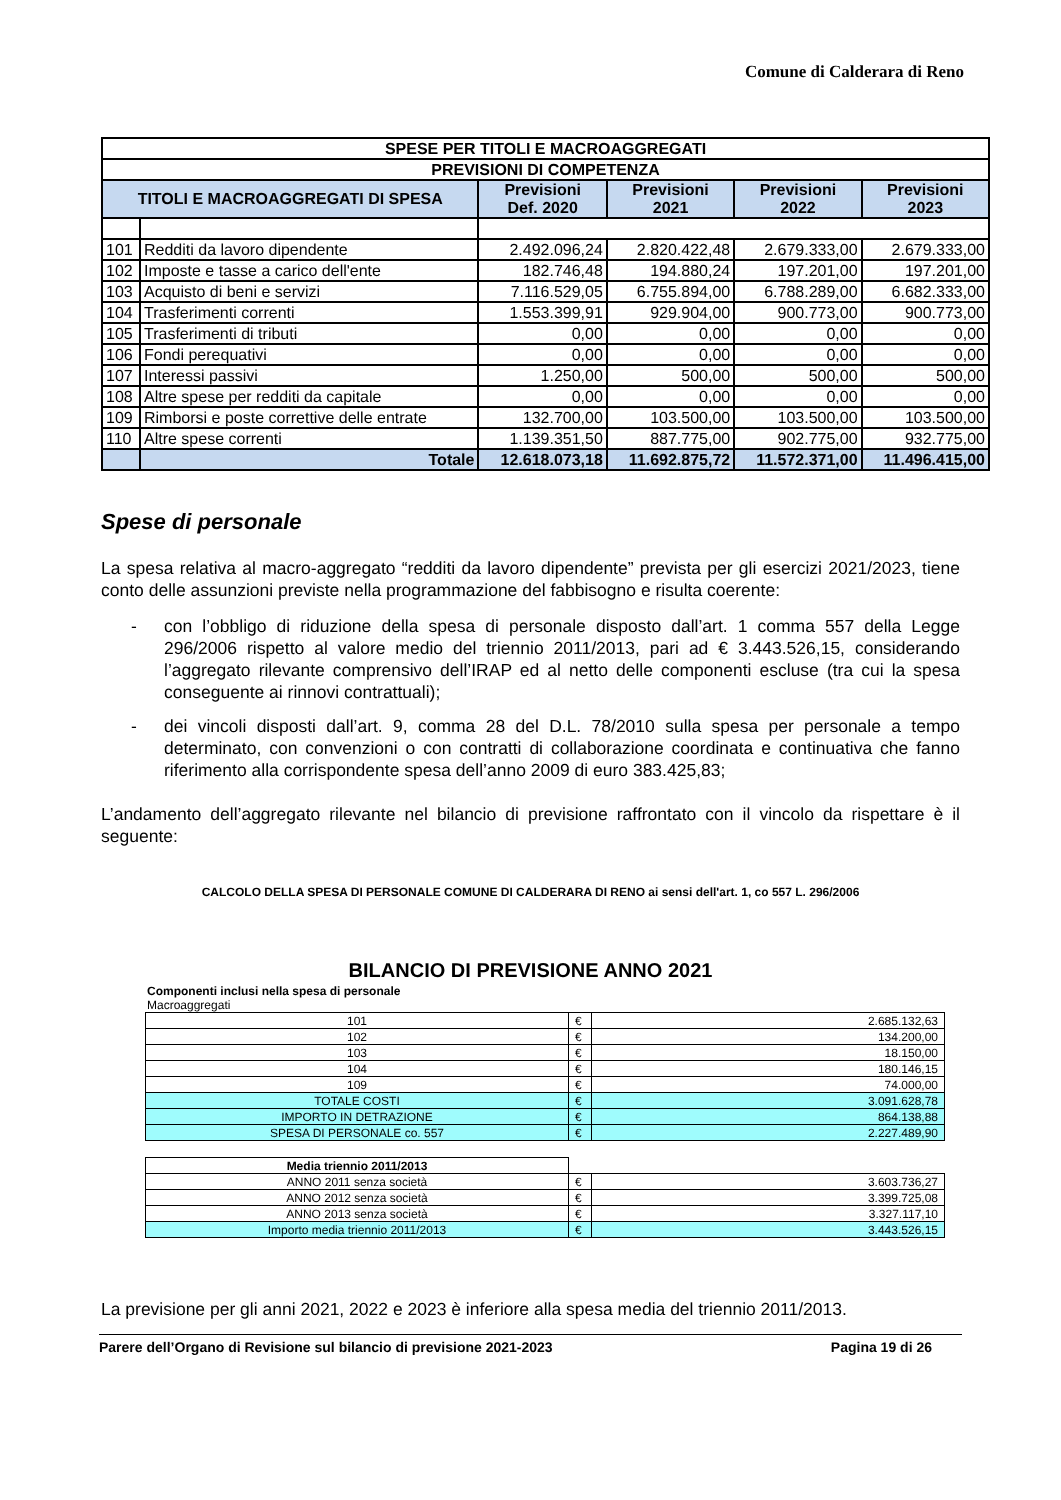Comune di Calderara di Reno
| SPESE PER TITOLI E MACROAGGREGATI | | | | | |
| --- | --- | --- | --- | --- | --- |
| PREVISIONI DI COMPETENZA | | | | | |
| TITOLI E MACROAGGREGATI DI SPESA | | Previsioni Def. 2020 | Previsioni 2021 | Previsioni 2022 | Previsioni 2023 |
| 101 | Redditi da lavoro dipendente | 2.492.096,24 | 2.820.422,48 | 2.679.333,00 | 2.679.333,00 |
| 102 | Imposte e tasse a carico dell'ente | 182.746,48 | 194.880,24 | 197.201,00 | 197.201,00 |
| 103 | Acquisto di beni e servizi | 7.116.529,05 | 6.755.894,00 | 6.788.289,00 | 6.682.333,00 |
| 104 | Trasferimenti correnti | 1.553.399,91 | 929.904,00 | 900.773,00 | 900.773,00 |
| 105 | Trasferimenti di tributi | 0,00 | 0,00 | 0,00 | 0,00 |
| 106 | Fondi perequativi | 0,00 | 0,00 | 0,00 | 0,00 |
| 107 | Interessi passivi | 1.250,00 | 500,00 | 500,00 | 500,00 |
| 108 | Altre spese per redditi da capitale | 0,00 | 0,00 | 0,00 | 0,00 |
| 109 | Rimborsi e poste correttive delle entrate | 132.700,00 | 103.500,00 | 103.500,00 | 103.500,00 |
| 110 | Altre spese correnti | 1.139.351,50 | 887.775,00 | 902.775,00 | 932.775,00 |
| | Totale | 12.618.073,18 | 11.692.875,72 | 11.572.371,00 | 11.496.415,00 |
Spese di personale
La spesa relativa al macro-aggregato “redditi da lavoro dipendente” prevista per gli esercizi 2021/2023, tiene conto delle assunzioni previste nella programmazione del fabbisogno e risulta coerente:
- con l’obbligo di riduzione della spesa di personale disposto dall’art. 1 comma 557 della Legge 296/2006 rispetto al valore medio del triennio 2011/2013, pari ad € 3.443.526,15, considerando l’aggregato rilevante comprensivo dell’IRAP ed al netto delle componenti escluse (tra cui la spesa conseguente ai rinnovi contrattuali);
- dei vincoli disposti dall’art. 9, comma 28 del D.L. 78/2010 sulla spesa per personale a tempo determinato, con convenzioni o con contratti di collaborazione coordinata e continuativa che fanno riferimento alla corrispondente spesa dell’anno 2009 di euro 383.425,83;
L’andamento dell’aggregato rilevante nel bilancio di previsione raffrontato con il vincolo da rispettare è il seguente:
CALCOLO DELLA SPESA DI PERSONALE COMUNE DI CALDERARA DI RENO ai sensi dell'art. 1, co 557 L. 296/2006
BILANCIO DI PREVISIONE ANNO 2021
Componenti inclusi nella spesa di personale
Macroaggregati
| 101 | € | 2.685.132,63 |
| 102 | € | 134.200,00 |
| 103 | € | 18.150,00 |
| 104 | € | 180.146,15 |
| 109 | € | 74.000,00 |
| TOTALE COSTI | € | 3.091.628,78 |
| IMPORTO IN DETRAZIONE | € | 864.138,88 |
| SPESA DI PERSONALE co. 557 | € | 2.227.489,90 |
| Media triennio 2011/2013 | | |
| ANNO 2011 senza società | € | 3.603.736,27 |
| ANNO 2012 senza società | € | 3.399.725,08 |
| ANNO 2013 senza società | € | 3.327.117,10 |
| Importo media triennio 2011/2013 | € | 3.443.526,15 |
La previsione per gli anni 2021, 2022 e 2023 è inferiore alla spesa media del triennio 2011/2013.
Parere dell’Organo di Revisione sul bilancio di previsione 2021-2023 Pagina 19 di 26